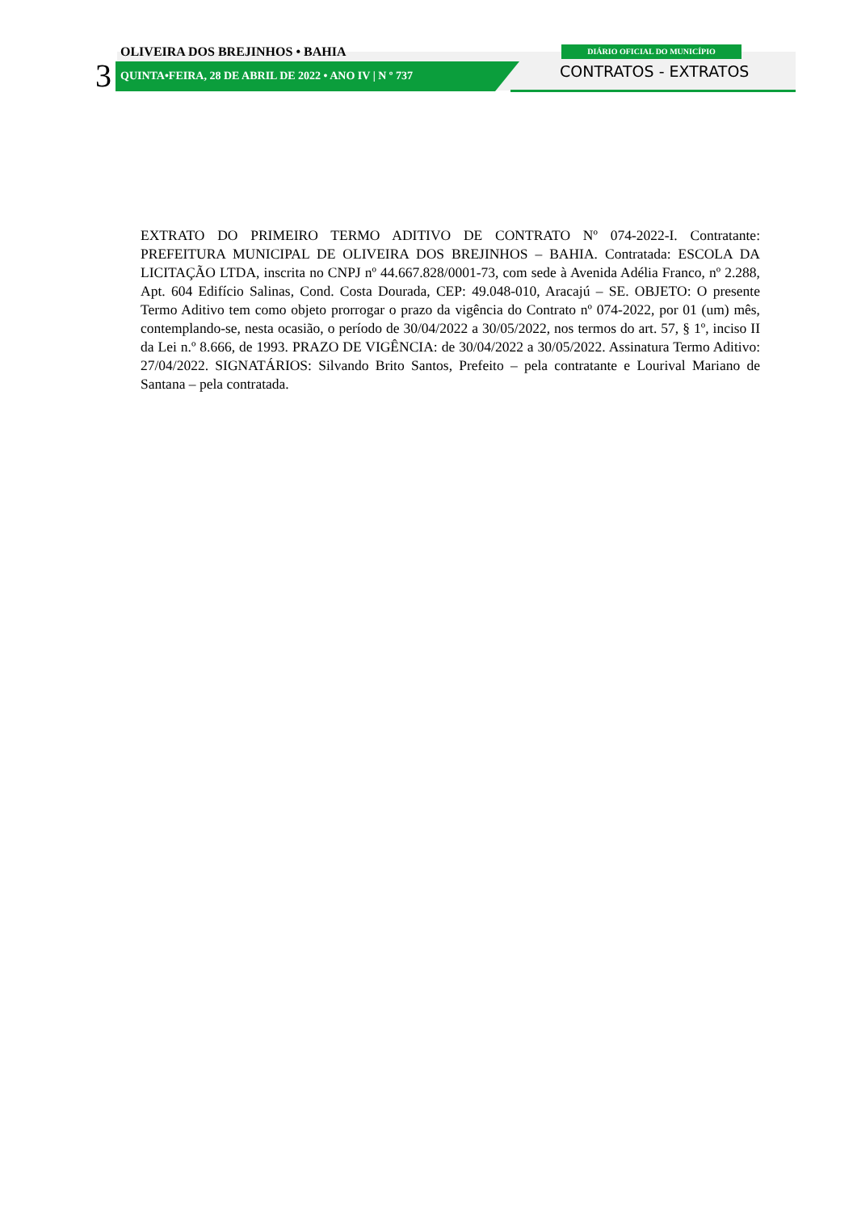OLIVEIRA DOS BREJINHOS • BAHIA DIÁRIO OFICIAL DO MUNICÍPIO
3
QUINTA•FEIRA, 28 DE ABRIL DE 2022 • ANO IV | N º 737
CONTRATOS - EXTRATOS
EXTRATO DO PRIMEIRO TERMO ADITIVO DE CONTRATO Nº 074-2022-I. Contratante: PREFEITURA MUNICIPAL DE OLIVEIRA DOS BREJINHOS – BAHIA. Contratada: ESCOLA DA LICITAÇÃO LTDA, inscrita no CNPJ nº 44.667.828/0001-73, com sede à Avenida Adélia Franco, nº 2.288, Apt. 604 Edifício Salinas, Cond. Costa Dourada, CEP: 49.048-010, Aracajú – SE. OBJETO: O presente Termo Aditivo tem como objeto prorrogar o prazo da vigência do Contrato nº 074-2022, por 01 (um) mês, contemplando-se, nesta ocasião, o período de 30/04/2022 a 30/05/2022, nos termos do art. 57, § 1º, inciso II da Lei n.º 8.666, de 1993. PRAZO DE VIGÊNCIA: de 30/04/2022 a 30/05/2022. Assinatura Termo Aditivo: 27/04/2022. SIGNATÁRIOS: Silvando Brito Santos, Prefeito – pela contratante e Lourival Mariano de Santana – pela contratada.